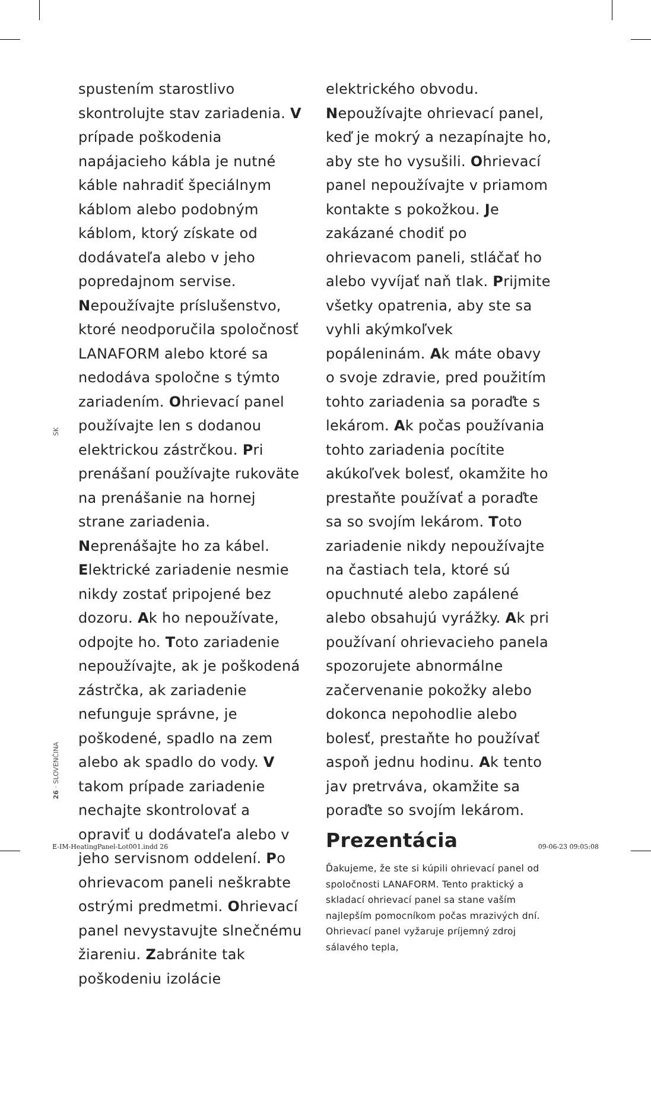SK
26 · SLOVENČINA
spustením starostlivo skontrolujte stav zariadenia. V prípade poškodenia napájacieho kábla je nutné káble nahradiť špeciálnym káblom alebo podobným káblom, ktorý získate od dodávateľa alebo v jeho popredajnom servise. Nepoužívajte príslušenstvo, ktoré neodporučila spoločnosť LANAFORM alebo ktoré sa nedodáva spoločne s týmto zariadením. Ohrievací panel používajte len s dodanou elektrickou zástrčkou. Pri prenášaní používajte rukoväte na prenášanie na hornej strane zariadenia. Neprenášajte ho za kábel. Elektrické zariadenie nesmie nikdy zostať pripojené bez dozoru. Ak ho nepoužívate, odpojte ho. Toto zariadenie nepoužívajte, ak je poškodená zástrčka, ak zariadenie nefunguje správne, je poškodené, spadlo na zem alebo ak spadlo do vody. V takom prípade zariadenie nechajte skontrolovať a opraviť u dodávateľa alebo v jeho servisnom oddelení. Po ohrievacom paneli neškrabte ostrými predmetmi. Ohrievací panel nevystavujte slnečnému žiareniu. Zabránite tak poškodeniu izolácie
elektrického obvodu. Nepoužívajte ohrievací panel, keď je mokrý a nezapínajte ho, aby ste ho vysušili. Ohrievací panel nepoužívajte v priamom kontakte s pokožkou. Je zakázané chodiť po ohrievacom paneli, stláčať ho alebo vyvíjať naň tlak. Prijmite všetky opatrenia, aby ste sa vyhli akýmkoľvek popáleninám. Ak máte obavy o svoje zdravie, pred použitím tohto zariadenia sa poraďte s lekárom. Ak počas používania tohto zariadenia pocítite akúkoľvek bolesť, okamžite ho prestaňte používať a poraďte sa so svojím lekárom. Toto zariadenie nikdy nepoužívajte na častiach tela, ktoré sú opuchnuté alebo zapálené alebo obsahujú vyrážky. Ak pri používaní ohrievacieho panela spozorujete abnormálne začervenanie pokožky alebo dokonca nepohodlie alebo bolesť, prestaňte ho používať aspoň jednu hodinu. Ak tento jav pretrváva, okamžite sa poraďte so svojím lekárom.
Prezentácia
Ďakujeme, že ste si kúpili ohrievací panel od spoločnosti LANAFORM. Tento praktický a skladací ohrievací panel sa stane vaším najlepším pomocníkom počas mrazivých dní. Ohrievací panel vyžaruje príjemný zdroj sálavého tepla,
E-IM-HeatingPanel-Lot001.indd 26
09-06-23 09:05:08